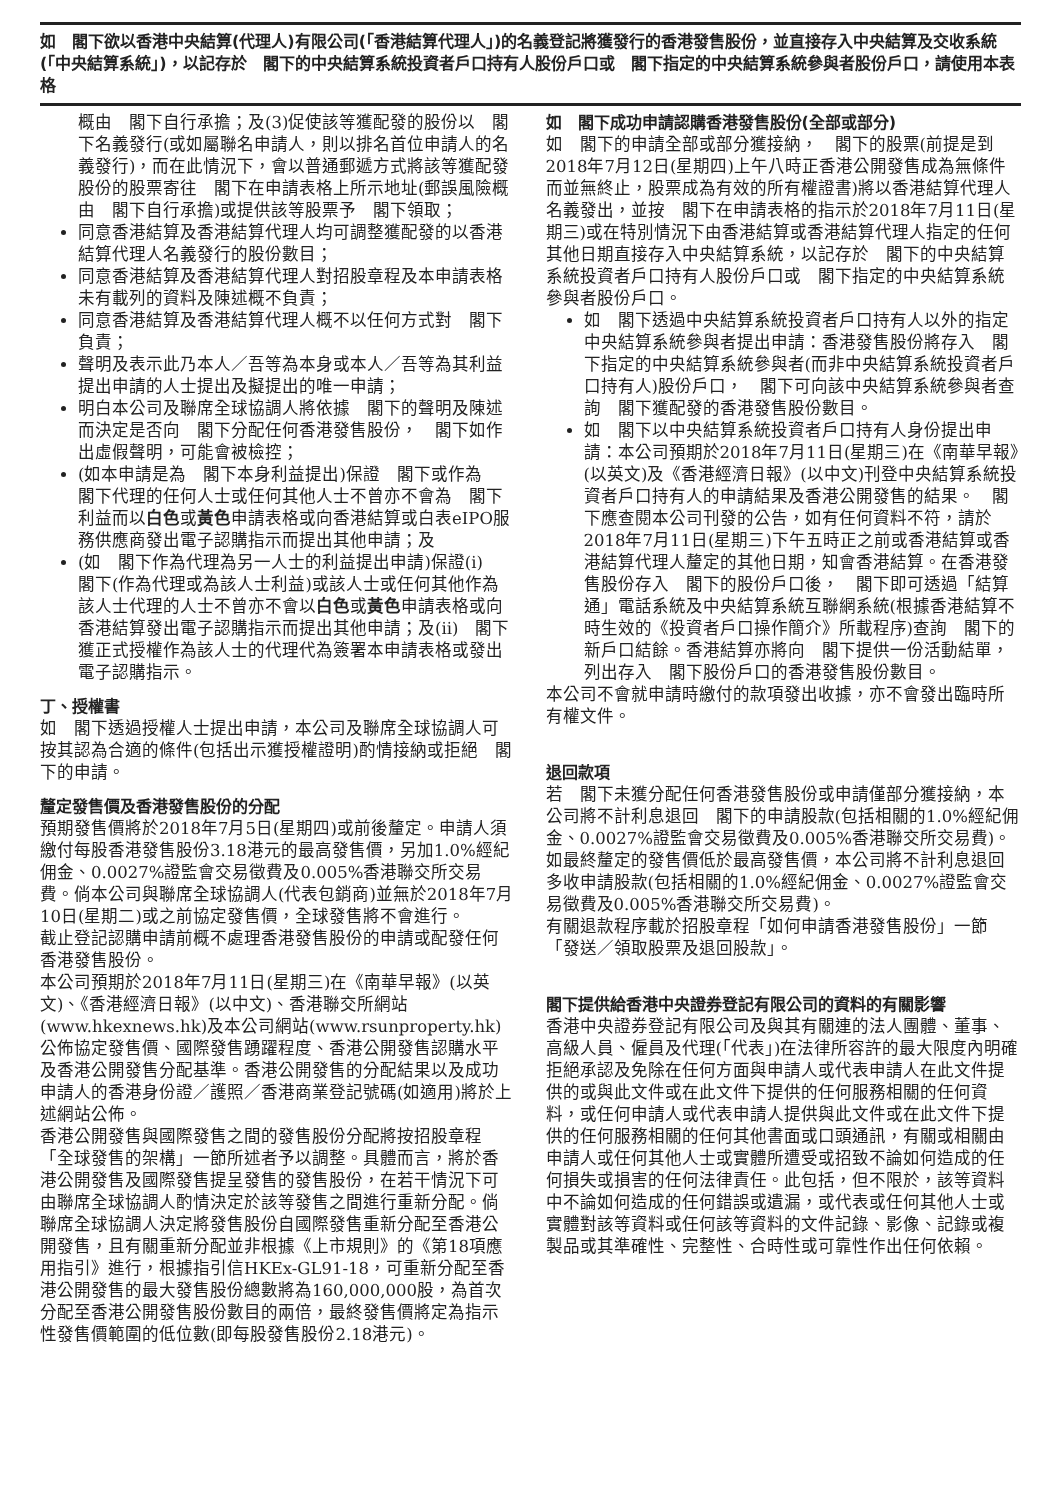如　閣下欲以香港中央結算(代理人)有限公司(「香港結算代理人」)的名義登記將獲發行的香港發售股份，並直接存入中央結算及交收系統(「中央結算系統」)，以記存於　閣下的中央結算系統投資者戶口持有人股份戶口或　閣下指定的中央結算系統參與者股份戶口，請使用本表格
概由　閣下自行承擔；及(3)促使該等獲配發的股份以　閣下名義發行(或如屬聯名申請人，則以排名首位申請人的名義發行)，而在此情況下，會以普通郵遞方式將該等獲配發股份的股票寄往　閣下在申請表格上所示地址(郵誤風險概由　閣下自行承擔)或提供該等股票予　閣下領取；
同意香港結算及香港結算代理人均可調整獲配發的以香港結算代理人名義發行的股份數目；
同意香港結算及香港結算代理人對招股章程及本申請表格未有載列的資料及陳述概不負責；
同意香港結算及香港結算代理人概不以任何方式對　閣下負責；
聲明及表示此乃本人／吾等為本身或本人／吾等為其利益提出申請的人士提出及擬提出的唯一申請；
明白本公司及聯席全球協調人將依據　閣下的聲明及陳述而決定是否向　閣下分配任何香港發售股份，　閣下如作出虛假聲明，可能會被檢控；
(如本申請是為　閣下本身利益提出)保證　閣下或作為　閣下代理的任何人士或任何其他人士不曾亦不會為　閣下利益而以白色或黃色申請表格或向香港結算或白表eIPO服務供應商發出電子認購指示而提出其他申請；及
(如　閣下作為代理為另一人士的利益提出申請)保證(i)　閣下(作為代理或為該人士利益)或該人士或任何其他作為該人士代理的人士不曾亦不會以白色或黃色申請表格或向香港結算發出電子認購指示而提出其他申請；及(ii)　閣下獲正式授權作為該人士的代理代為簽署本申請表格或發出電子認購指示。
丁、授權書
如　閣下透過授權人士提出申請，本公司及聯席全球協調人可按其認為合適的條件(包括出示獲授權證明)酌情接納或拒絕　閣下的申請。
釐定發售價及香港發售股份的分配
預期發售價將於2018年7月5日(星期四)或前後釐定。申請人須繳付每股香港發售股份3.18港元的最高發售價，另加1.0%經紀佣金、0.0027%證監會交易徵費及0.005%香港聯交所交易費。倘本公司與聯席全球協調人(代表包銷商)並無於2018年7月10日(星期二)或之前協定發售價，全球發售將不會進行。
截止登記認購申請前概不處理香港發售股份的申請或配發任何香港發售股份。
本公司預期於2018年7月11日(星期三)在《南華早報》(以英文)、《香港經濟日報》(以中文)、香港聯交所網站(www.hkexnews.hk)及本公司網站(www.rsunproperty.hk)公佈協定發售價、國際發售踴躍程度、香港公開發售認購水平及香港公開發售分配基準。香港公開發售的分配結果以及成功申請人的香港身份證／護照／香港商業登記號碼(如適用)將於上述網站公佈。
香港公開發售與國際發售之間的發售股份分配將按招股章程「全球發售的架構」一節所述者予以調整。具體而言，將於香港公開發售及國際發售提呈發售的發售股份，在若干情況下可由聯席全球協調人酌情決定於該等發售之間進行重新分配。倘聯席全球協調人決定將發售股份自國際發售重新分配至香港公開發售，且有關重新分配並非根據《上市規則》的《第18項應用指引》進行，根據指引信HKEx-GL91-18，可重新分配至香港公開發售的最大發售股份總數將為160,000,000股，為首次分配至香港公開發售股份數目的兩倍，最終發售價將定為指示性發售價範圍的低位數(即每股發售股份2.18港元)。
如　閣下成功申請認購香港發售股份(全部或部分)
如　閣下的申請全部或部分獲接納，　閣下的股票(前提是到2018年7月12日(星期四)上午八時正香港公開發售成為無條件而並無終止，股票成為有效的所有權證書)將以香港結算代理人名義發出，並按　閣下在申請表格的指示於2018年7月11日(星期三)或在特別情況下由香港結算或香港結算代理人指定的任何其他日期直接存入中央結算系統，以記存於　閣下的中央結算系統投資者戶口持有人股份戶口或　閣下指定的中央結算系統參與者股份戶口。
如　閣下透過中央結算系統投資者戶口持有人以外的指定中央結算系統參與者提出申請：香港發售股份將存入　閣下指定的中央結算系統參與者(而非中央結算系統投資者戶口持有人)股份戶口，　閣下可向該中央結算系統參與者查詢　閣下獲配發的香港發售股份數目。
如　閣下以中央結算系統投資者戶口持有人身份提出申請：本公司預期於2018年7月11日(星期三)在《南華早報》(以英文)及《香港經濟日報》(以中文)刊登中央結算系統投資者戶口持有人的申請結果及香港公開發售的結果。　閣下應查閱本公司刊發的公告，如有任何資料不符，請於2018年7月11日(星期三)下午五時正之前或香港結算或香港結算代理人釐定的其他日期，知會香港結算。在香港發售股份存入　閣下的股份戶口後，　閣下即可透過「結算通」電話系統及中央結算系統互聯網系統(根據香港結算不時生效的《投資者戶口操作簡介》所載程序)查詢　閣下的新戶口結餘。香港結算亦將向　閣下提供一份活動結單，列出存入　閣下股份戶口的香港發售股份數目。
本公司不會就申請時繳付的款項發出收據，亦不會發出臨時所有權文件。
退回款項
若　閣下未獲分配任何香港發售股份或申請僅部分獲接納，本公司將不計利息退回　閣下的申請股款(包括相關的1.0%經紀佣金、0.0027%證監會交易徵費及0.005%香港聯交所交易費)。如最終釐定的發售價低於最高發售價，本公司將不計利息退回多收申請股款(包括相關的1.0%經紀佣金、0.0027%證監會交易徵費及0.005%香港聯交所交易費)。
有關退款程序載於招股章程「如何申請香港發售股份」一節「發送／領取股票及退回股款」。
閣下提供給香港中央證券登記有限公司的資料的有關影響
香港中央證券登記有限公司及與其有關連的法人團體、董事、高級人員、僱員及代理(「代表」)在法律所容許的最大限度內明確拒絕承認及免除在任何方面與申請人或代表申請人在此文件提供的或與此文件或在此文件下提供的任何服務相關的任何資料，或任何申請人或代表申請人提供與此文件或在此文件下提供的任何服務相關的任何其他書面或口頭通訊，有關或相關由申請人或任何其他人士或實體所遭受或招致不論如何造成的任何損失或損害的任何法律責任。此包括，但不限於，該等資料中不論如何造成的任何錯誤或遺漏，或代表或任何其他人士或實體對該等資料或任何該等資料的文件記錄、影像、記錄或複製品或其準確性、完整性、合時性或可靠性作出任何依賴。